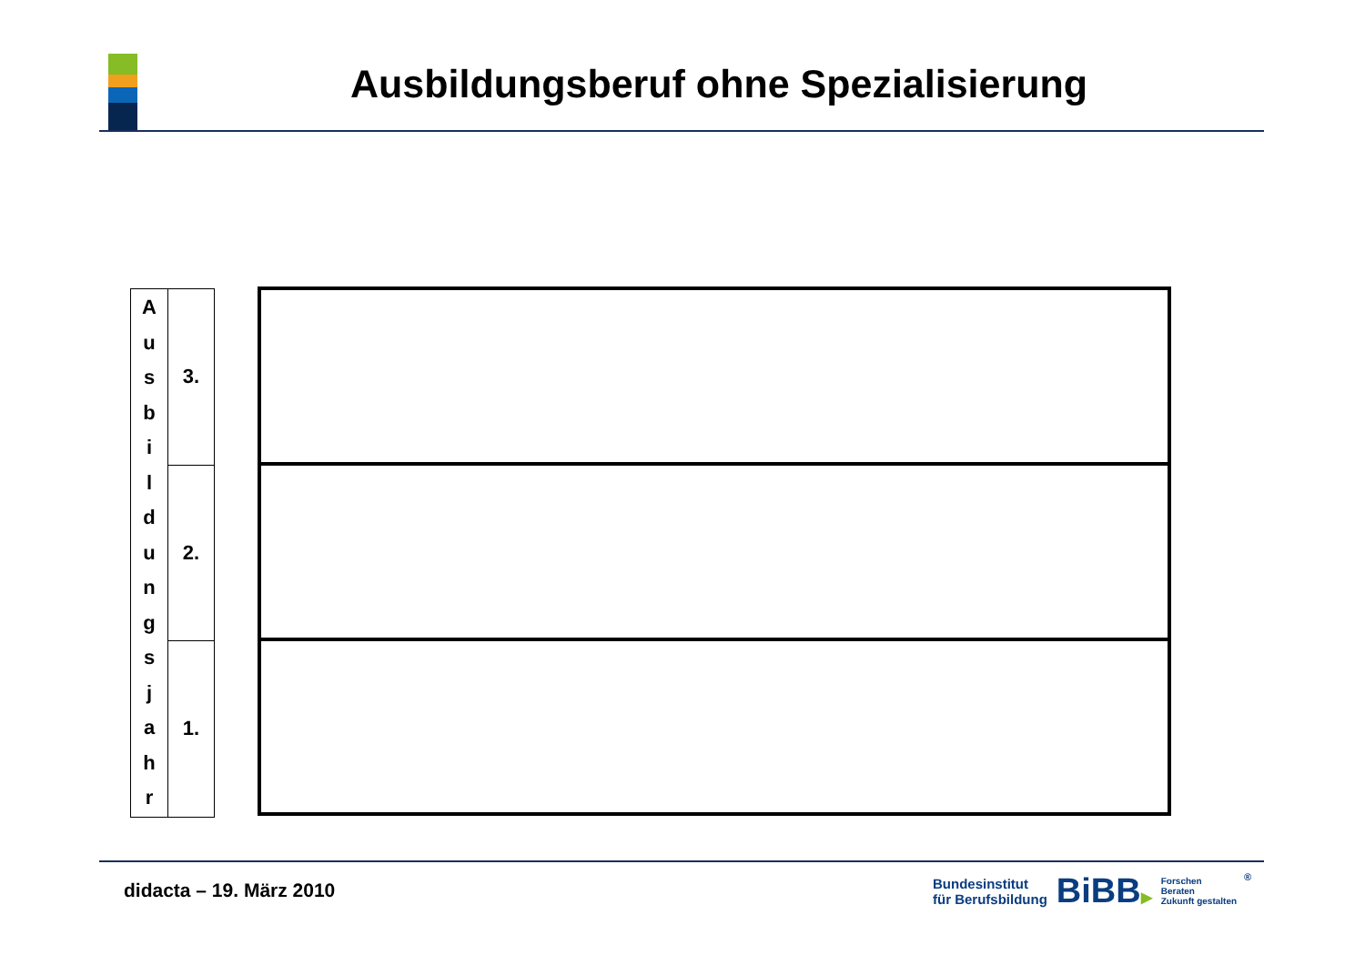Ausbildungsberuf ohne Spezialisierung
| A u s b i l d u n g s j a h r | 3. |
| | 2. |
| | 1. |
didacta – 19. März 2010
Bundesinstitut
für Berufsbildung
BiBB▶
Forschen
Beraten
Zukunft gestalten
®